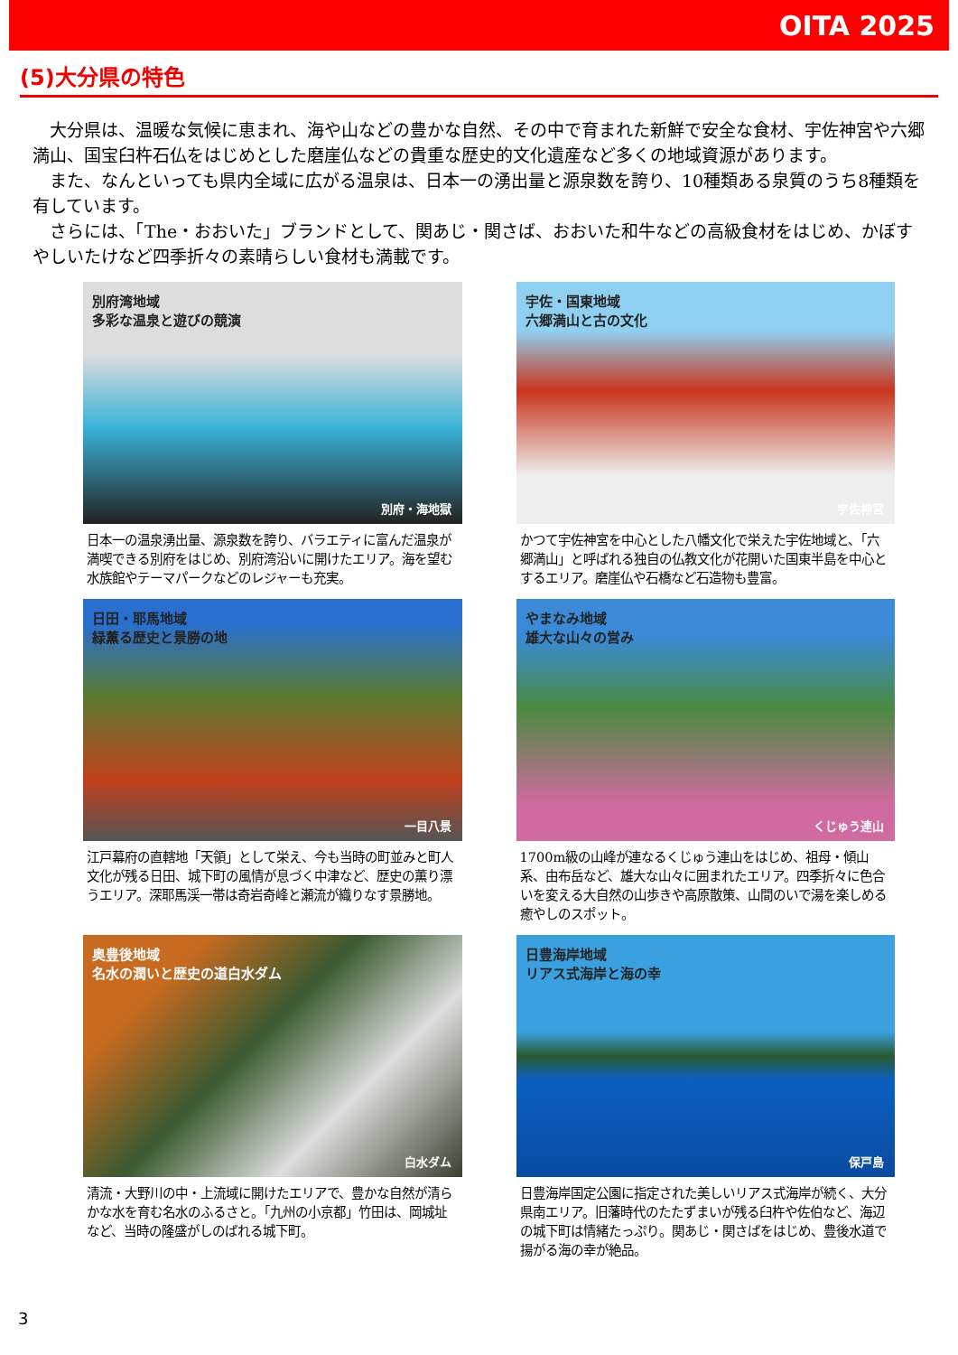OITA 2025
(5)大分県の特色
大分県は、温暖な気候に恵まれ、海や山などの豊かな自然、その中で育まれた新鮮で安全な食材、宇佐神宮や六郷満山、国宝臼杵石仏をはじめとした磨崖仏などの貴重な歴史的文化遺産など多くの地域資源があります。
また、なんといっても県内全域に広がる温泉は、日本一の湧出量と源泉数を誇り、10種類ある泉質のうち8種類を有しています。
さらには、「The・おおいた」ブランドとして、関あじ・関さば、おおいた和牛などの高級食材をはじめ、かぼすやしいたけなど四季折々の素晴らしい食材も満載です。
別府湾地域
多彩な温泉と遊びの競演
別府・海地獄
日本一の温泉湧出量、源泉数を誇り、バラエティに富んだ温泉が満喫できる別府をはじめ、別府湾沿いに開けたエリア。海を望む水族館やテーマパークなどのレジャーも充実。
宇佐・国東地域
六郷満山と古の文化
宇佐神宮
かつて宇佐神宮を中心とした八幡文化で栄えた宇佐地域と、「六郷満山」と呼ばれる独自の仏教文化が花開いた国東半島を中心とするエリア。磨崖仏や石橋など石造物も豊富。
日田・耶馬地域
緑薫る歴史と景勝の地
一目八景
江戸幕府の直轄地「天領」として栄え、今も当時の町並みと町人文化が残る日田、城下町の風情が息づく中津など、歴史の薫り漂うエリア。深耶馬渓一帯は奇岩奇峰と瀬流が織りなす景勝地。
やまなみ地域
雄大な山々の営み
くじゅう連山
1700m級の山峰が連なるくじゅう連山をはじめ、祖母・傾山系、由布岳など、雄大な山々に囲まれたエリア。四季折々に色合いを変える大自然の山歩きや高原散策、山間のいで湯を楽しめる癒やしのスポット。
奥豊後地域
名水の潤いと歴史の道白水ダム
白水ダム
清流・大野川の中・上流域に開けたエリアで、豊かな自然が清らかな水を育む名水のふるさと。「九州の小京都」竹田は、岡城址など、当時の隆盛がしのばれる城下町。
日豊海岸地域
リアス式海岸と海の幸
保戸島
日豊海岸国定公園に指定された美しいリアス式海岸が続く、大分県南エリア。旧藩時代のたたずまいが残る臼杵や佐伯など、海辺の城下町は情緒たっぷり。関あじ・関さばをはじめ、豊後水道で揚がる海の幸が絶品。
3